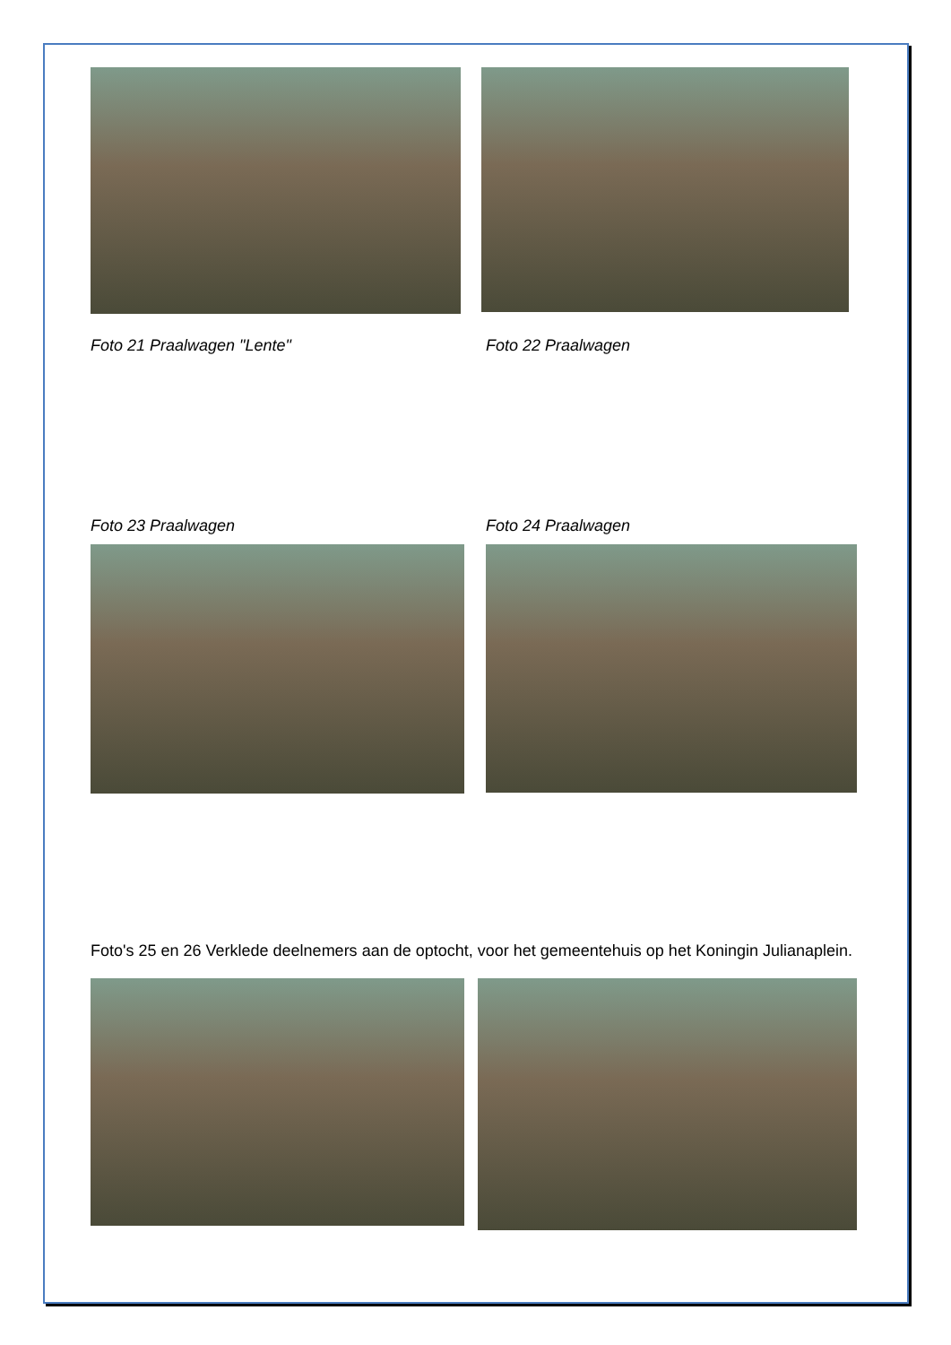Foto 21 Praalwagen "Lente" Foto 22 Praalwagen
Foto 23 Praalwagen Foto 24 Praalwagen
Foto's 25 en 26 Verklede deelnemers aan de optocht, voor het gemeentehuis op het Koningin Julianaplein.